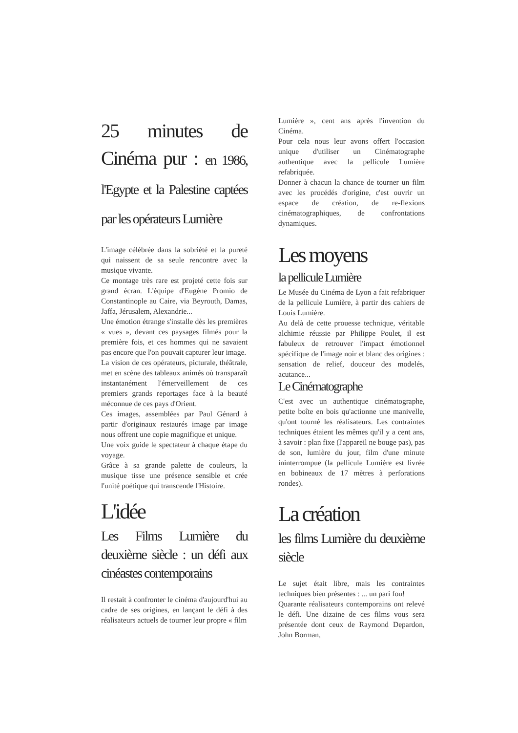25 minutes de Cinéma pur : en 1986, l'Egypte et la Palestine captées par les opérateurs Lumière
L'image célébrée dans la sobriété et la pureté qui naissent de sa seule rencontre avec la musique vivante.
Ce montage très rare est projeté cette fois sur grand écran. L'équipe d'Eugène Promio de Constantinople au Caire, via Beyrouth, Damas, Jaffa, Jérusalem, Alexandrie...
Une émotion étrange s'installe dès les premières « vues », devant ces paysages filmés pour la première fois, et ces hommes qui ne savaient pas encore que l'on pouvait capturer leur image.
La vision de ces opérateurs, picturale, théâtrale, met en scène des tableaux animés où transparaît instantanément l'émerveillement de ces premiers grands reportages face à la beauté méconnue de ces pays d'Orient.
Ces images, assemblées par Paul Génard à partir d'originaux restaurés image par image nous offrent une copie magnifique et unique.
Une voix guide le spectateur à chaque étape du voyage.
Grâce à sa grande palette de couleurs, la musique tisse une présence sensible et crée l'unité poétique qui transcende l'Histoire.
L'idée
Les Films Lumière du deuxième siècle : un défi aux cinéastes contemporains
Il restait à confronter le cinéma d'aujourd'hui au cadre de ses origines, en lançant le défi à des réalisateurs actuels de tourner leur propre « film
Lumière », cent ans après l'invention du Cinéma.
Pour cela nous leur avons offert l'occasion unique d'utiliser un Cinématographe authentique avec la pellicule Lumière refabriquée.
Donner à chacun la chance de tourner un film avec les procédés d'origine, c'est ouvrir un espace de création, de re-flexions cinématographiques, de confrontations dynamiques.
Les moyens
la pellicule Lumière
Le Musée du Cinéma de Lyon a fait refabriquer de la pellicule Lumière, à partir des cahiers de Louis Lumière.
Au delà de cette prouesse technique, véritable alchimie réussie par Philippe Poulet, il est fabuleux de retrouver l'impact émotionnel spécifique de l'image noir et blanc des origines : sensation de relief, douceur des modelés, acutance...
Le Cinématographe
C'est avec un authentique cinématographe, petite boîte en bois qu'actionne une manivelle, qu'ont tourné les réalisateurs. Les contraintes techniques étaient les mêmes qu'il y a cent ans, à savoir : plan fixe (l'appareil ne bouge pas), pas de son, lumière du jour, film d'une minute ininterrompue (la pellicule Lumière est livrée en bobineaux de 17 mètres à perforations rondes).
La création
les films Lumière du deuxième siècle
Le sujet était libre, mais les contraintes techniques bien présentes : ... un pari fou!
Quarante réalisateurs contemporains ont relevé le défi. Une dizaine de ces films vous sera présentée dont ceux de Raymond Depardon, John Borman,